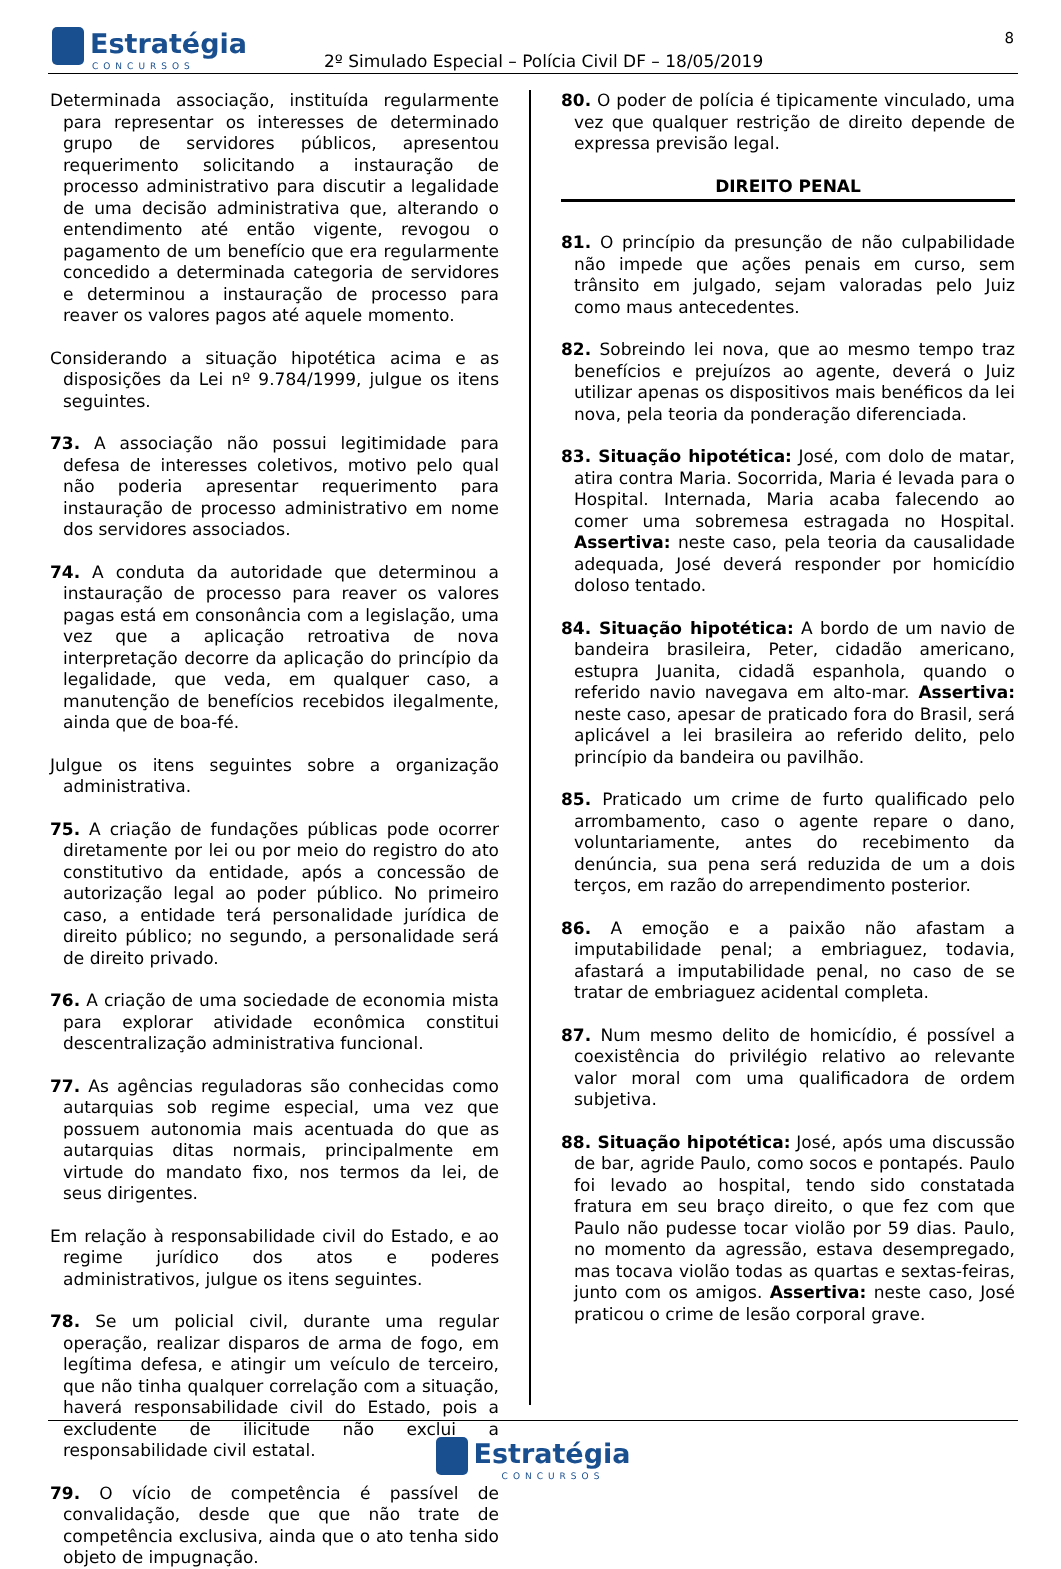Estratégia
CONCURSOS
2º Simulado Especial – Polícia Civil DF – 18/05/2019
8
Determinada associação, instituída regularmente para representar os interesses de determinado grupo de servidores públicos, apresentou requerimento solicitando a instauração de processo administrativo para discutir a legalidade de uma decisão administrativa que, alterando o entendimento até então vigente, revogou o pagamento de um benefício que era regularmente concedido a determinada categoria de servidores e determinou a instauração de processo para reaver os valores pagos até aquele momento.
Considerando a situação hipotética acima e as disposições da Lei nº 9.784/1999, julgue os itens seguintes.
73. A associação não possui legitimidade para defesa de interesses coletivos, motivo pelo qual não poderia apresentar requerimento para instauração de processo administrativo em nome dos servidores associados.
74. A conduta da autoridade que determinou a instauração de processo para reaver os valores pagas está em consonância com a legislação, uma vez que a aplicação retroativa de nova interpretação decorre da aplicação do princípio da legalidade, que veda, em qualquer caso, a manutenção de benefícios recebidos ilegalmente, ainda que de boa-fé.
Julgue os itens seguintes sobre a organização administrativa.
75. A criação de fundações públicas pode ocorrer diretamente por lei ou por meio do registro do ato constitutivo da entidade, após a concessão de autorização legal ao poder público. No primeiro caso, a entidade terá personalidade jurídica de direito público; no segundo, a personalidade será de direito privado.
76. A criação de uma sociedade de economia mista para explorar atividade econômica constitui descentralização administrativa funcional.
77. As agências reguladoras são conhecidas como autarquias sob regime especial, uma vez que possuem autonomia mais acentuada do que as autarquias ditas normais, principalmente em virtude do mandato fixo, nos termos da lei, de seus dirigentes.
Em relação à responsabilidade civil do Estado, e ao regime jurídico dos atos e poderes administrativos, julgue os itens seguintes.
78. Se um policial civil, durante uma regular operação, realizar disparos de arma de fogo, em legítima defesa, e atingir um veículo de terceiro, que não tinha qualquer correlação com a situação, haverá responsabilidade civil do Estado, pois a excludente de ilicitude não exclui a responsabilidade civil estatal.
79. O vício de competência é passível de convalidação, desde que que não trate de competência exclusiva, ainda que o ato tenha sido objeto de impugnação.
80. O poder de polícia é tipicamente vinculado, uma vez que qualquer restrição de direito depende de expressa previsão legal.
DIREITO PENAL
81. O princípio da presunção de não culpabilidade não impede que ações penais em curso, sem trânsito em julgado, sejam valoradas pelo Juiz como maus antecedentes.
82. Sobreindo lei nova, que ao mesmo tempo traz benefícios e prejuízos ao agente, deverá o Juiz utilizar apenas os dispositivos mais benéficos da lei nova, pela teoria da ponderação diferenciada.
83. Situação hipotética: José, com dolo de matar, atira contra Maria. Socorrida, Maria é levada para o Hospital. Internada, Maria acaba falecendo ao comer uma sobremesa estragada no Hospital. Assertiva: neste caso, pela teoria da causalidade adequada, José deverá responder por homicídio doloso tentado.
84. Situação hipotética: A bordo de um navio de bandeira brasileira, Peter, cidadão americano, estupra Juanita, cidadã espanhola, quando o referido navio navegava em alto-mar. Assertiva: neste caso, apesar de praticado fora do Brasil, será aplicável a lei brasileira ao referido delito, pelo princípio da bandeira ou pavilhão.
85. Praticado um crime de furto qualificado pelo arrombamento, caso o agente repare o dano, voluntariamente, antes do recebimento da denúncia, sua pena será reduzida de um a dois terços, em razão do arrependimento posterior.
86. A emoção e a paixão não afastam a imputabilidade penal; a embriaguez, todavia, afastará a imputabilidade penal, no caso de se tratar de embriaguez acidental completa.
87. Num mesmo delito de homicídio, é possível a coexistência do privilégio relativo ao relevante valor moral com uma qualificadora de ordem subjetiva.
88. Situação hipotética: José, após uma discussão de bar, agride Paulo, como socos e pontapés. Paulo foi levado ao hospital, tendo sido constatada fratura em seu braço direito, o que fez com que Paulo não pudesse tocar violão por 59 dias. Paulo, no momento da agressão, estava desempregado, mas tocava violão todas as quartas e sextas-feiras, junto com os amigos. Assertiva: neste caso, José praticou o crime de lesão corporal grave.
Estratégia CONCURSOS